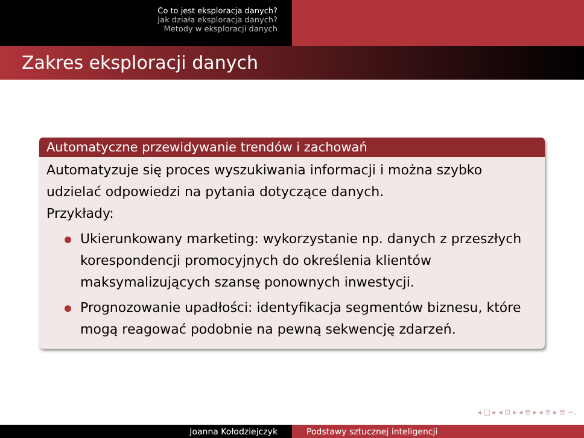Co to jest eksploracja danych?
Jak działa eksploracja danych?
Metody w eksploracji danych
Zakres eksploracji danych
Automatyczne przewidywanie trendów i zachowań
Automatyzuje się proces wyszukiwania informacji i można szybko udzielać odpowiedzi na pytania dotyczące danych.
Przykłady:
Ukierunkowany marketing: wykorzystanie np. danych z przeszłych korespondencji promocyjnych do określenia klientów maksymalizujących szansę ponownych inwestycji.
Prognozowanie upadłości: identyfikacja segmentów biznesu, które mogą reagować podobnie na pewną sekwencję zdarzeń.
◂ □ ▸ ◂ ⊡ ▸ ◂ ≣ ▸ ◂ ≣ ▸ ≣ ∽ۦ
Joanna Kołodziejczyk Podstawy sztucznej inteligencji